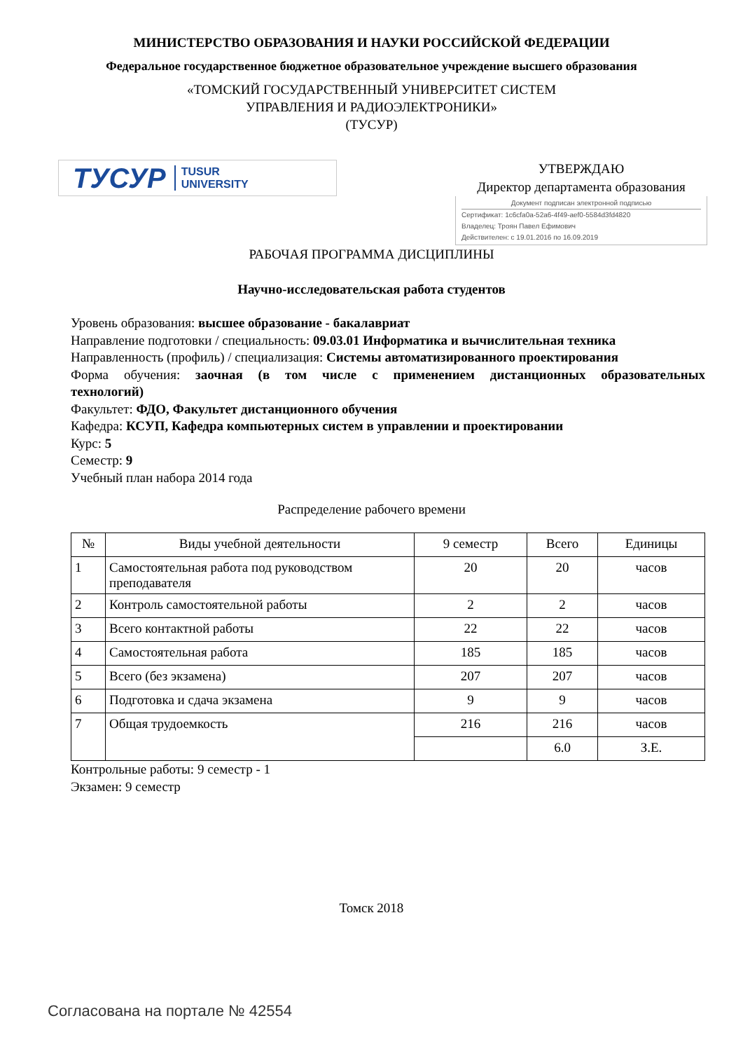МИНИСТЕРСТВО ОБРАЗОВАНИЯ И НАУКИ РОССИЙСКОЙ ФЕДЕРАЦИИ
Федеральное государственное бюджетное образовательное учреждение высшего образования
«ТОМСКИЙ ГОСУДАРСТВЕННЫЙ УНИВЕРСИТЕТ СИСТЕМ
УПРАВЛЕНИЯ И РАДИОЭЛЕКТРОНИКИ»
(ТУСУР)
ТУСУР TUSUR
UNIVERSITY
УТВЕРЖДАЮ
Директор департамента образования
Документ подписан электронной подписью
Сертификат: 1c6cfa0a-52a6-4f49-aef0-5584d3fd4820
Владелец: Троян Павел Ефимович
Действителен: с 19.01.2016 по 16.09.2019
РАБОЧАЯ ПРОГРАММА ДИСЦИПЛИНЫ
Научно-исследовательская работа студентов
Уровень образования: высшее образование - бакалавриат
Направление подготовки / специальность: 09.03.01 Информатика и вычислительная техника
Направленность (профиль) / специализация: Системы автоматизированного проектирования
Форма обучения: заочная (в том числе с применением дистанционных образовательных
технологий)
Факультет: ФДО, Факультет дистанционного обучения
Кафедра: КСУП, Кафедра компьютерных систем в управлении и проектировании
Курс: 5
Семестр: 9
Учебный план набора 2014 года
Распределение рабочего времени
| № | Виды учебной деятельности | 9 семестр | Всего | Единицы |
| --- | --- | --- | --- | --- |
| 1 | Самостоятельная работа под руководством преподавателя | 20 | 20 | часов |
| 2 | Контроль самостоятельной работы | 2 | 2 | часов |
| 3 | Всего контактной работы | 22 | 22 | часов |
| 4 | Самостоятельная работа | 185 | 185 | часов |
| 5 | Всего (без экзамена) | 207 | 207 | часов |
| 6 | Подготовка и сдача экзамена | 9 | 9 | часов |
| 7 | Общая трудоемкость | 216 | 216 | часов |
| | | | 6.0 | З.Е. |
Контрольные работы: 9 семестр - 1
Экзамен: 9 семестр
Томск 2018
Согласована на портале № 42554